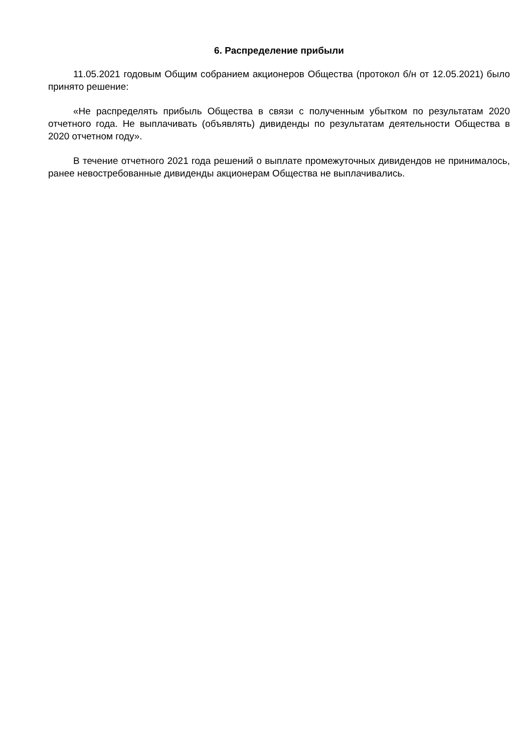6. Распределение прибыли
11.05.2021 годовым Общим собранием акционеров Общества (протокол б/н от 12.05.2021) было принято решение:
«Не распределять прибыль Общества в связи с полученным убытком по результатам 2020 отчетного года. Не выплачивать (объявлять) дивиденды по результатам деятельности Общества в 2020 отчетном году».
В течение отчетного 2021 года решений о выплате промежуточных дивидендов не принималось, ранее невостребованные дивиденды акционерам Общества не выплачивались.